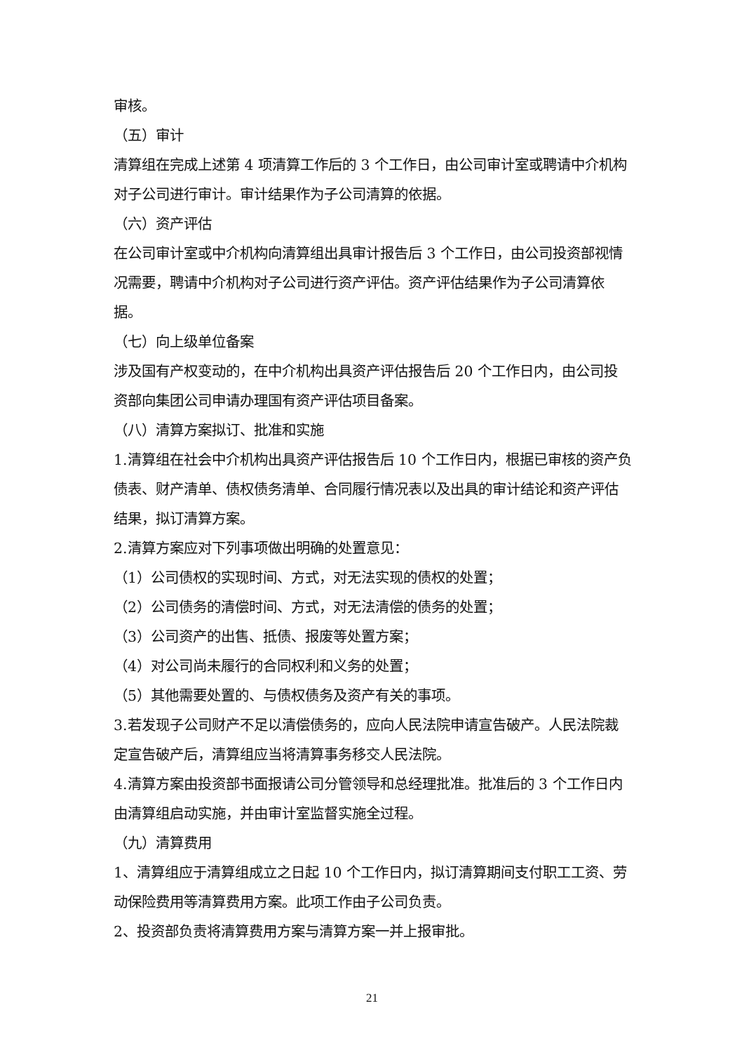审核。
（五）审计
清算组在完成上述第 4 项清算工作后的 3 个工作日，由公司审计室或聘请中介机构对子公司进行审计。审计结果作为子公司清算的依据。
（六）资产评估
在公司审计室或中介机构向清算组出具审计报告后 3 个工作日，由公司投资部视情况需要，聘请中介机构对子公司进行资产评估。资产评估结果作为子公司清算依据。
（七）向上级单位备案
涉及国有产权变动的，在中介机构出具资产评估报告后 20 个工作日内，由公司投资部向集团公司申请办理国有资产评估项目备案。
（八）清算方案拟订、批准和实施
1.清算组在社会中介机构出具资产评估报告后 10 个工作日内，根据已审核的资产负债表、财产清单、债权债务清单、合同履行情况表以及出具的审计结论和资产评估结果，拟订清算方案。
2.清算方案应对下列事项做出明确的处置意见：
（1）公司债权的实现时间、方式，对无法实现的债权的处置；
（2）公司债务的清偿时间、方式，对无法清偿的债务的处置；
（3）公司资产的出售、抵债、报废等处置方案；
（4）对公司尚未履行的合同权利和义务的处置；
（5）其他需要处置的、与债权债务及资产有关的事项。
3.若发现子公司财产不足以清偿债务的，应向人民法院申请宣告破产。人民法院裁定宣告破产后，清算组应当将清算事务移交人民法院。
4.清算方案由投资部书面报请公司分管领导和总经理批准。批准后的 3 个工作日内由清算组启动实施，并由审计室监督实施全过程。
（九）清算费用
1、清算组应于清算组成立之日起 10 个工作日内，拟订清算期间支付职工工资、劳动保险费用等清算费用方案。此项工作由子公司负责。
2、投资部负责将清算费用方案与清算方案一并上报审批。
21